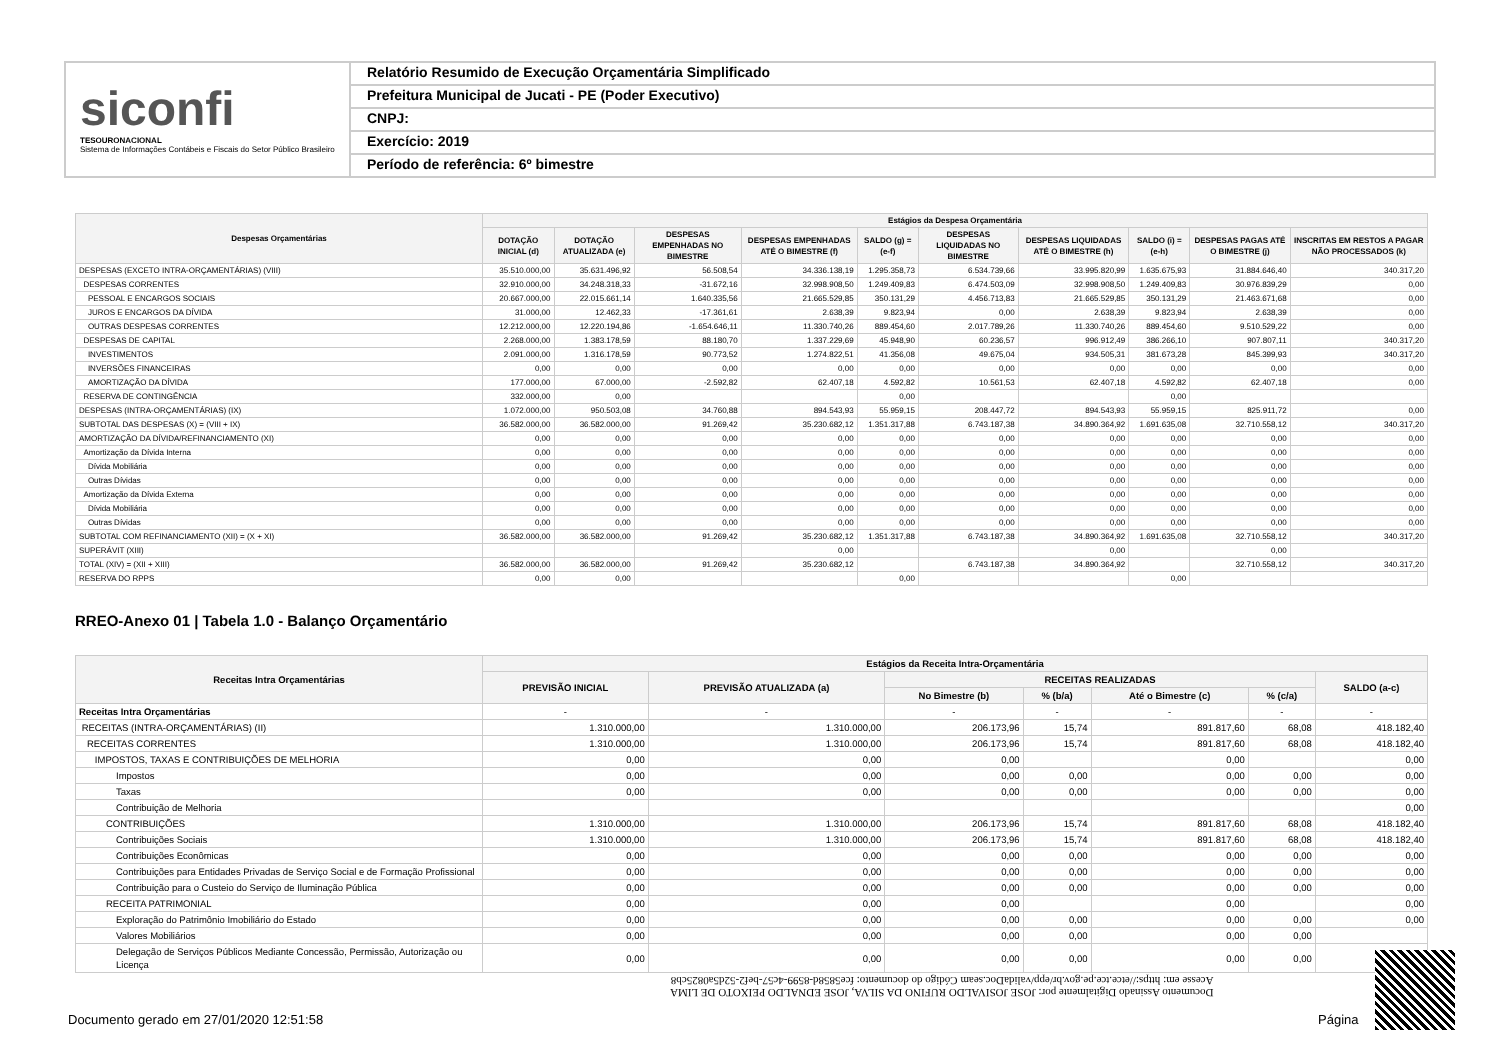siconfi
TESOURONACIONAL
Sistema de Informações Contábeis e Fiscais do Setor Público Brasileiro
Relatório Resumido de Execução Orçamentária Simplificado
Prefeitura Municipal de Jucati - PE (Poder Executivo)
CNPJ:
Exercício: 2019
Período de referência: 6º bimestre
| Despesas Orçamentárias | Estágios da Despesa Orçamentária | | | | | | | | | |
| --- | --- | --- | --- | --- | --- | --- | --- | --- | --- | --- |
| | DOTAÇÃO INICIAL (d) | DOTAÇÃO ATUALIZADA (e) | DESPESAS EMPENHADAS NO BIMESTRE | DESPESAS EMPENHADAS ATÉ O BIMESTRE (f) | SALDO (g) = (e-f) | DESPESAS LIQUIDADAS NO BIMESTRE | DESPESAS LIQUIDADAS ATÉ O BIMESTRE (h) | SALDO (i) = (e-h) | DESPESAS PAGAS ATÉ O BIMESTRE (j) | INSCRITAS EM RESTOS A PAGAR NÃO PROCESSADOS (k) |
| DESPESAS (EXCETO INTRA-ORÇAMENTÁRIAS) (VIII) | 35.510.000,00 | 35.631.496,92 | 56.508,54 | 34.336.138,19 | 1.295.358,73 | 6.534.739,66 | 33.995.820,99 | 1.635.675,93 | 31.884.646,40 | 340.317,20 |
| DESPESAS CORRENTES | 32.910.000,00 | 34.248.318,33 | -31.672,16 | 32.998.908,50 | 1.249.409,83 | 6.474.503,09 | 32.998.908,50 | 1.249.409,83 | 30.976.839,29 | 0,00 |
| PESSOAL E ENCARGOS SOCIAIS | 20.667.000,00 | 22.015.661,14 | 1.640.335,56 | 21.665.529,85 | 350.131,29 | 4.456.713,83 | 21.665.529,85 | 350.131,29 | 21.463.671,68 | 0,00 |
| JUROS E ENCARGOS DA DÍVIDA | 31.000,00 | 12.462,33 | -17.361,61 | 2.638,39 | 9.823,94 | 0,00 | 2.638,39 | 9.823,94 | 2.638,39 | 0,00 |
| OUTRAS DESPESAS CORRENTES | 12.212.000,00 | 12.220.194,86 | -1.654.646,11 | 11.330.740,26 | 889.454,60 | 2.017.789,26 | 11.330.740,26 | 889.454,60 | 9.510.529,22 | 0,00 |
| DESPESAS DE CAPITAL | 2.268.000,00 | 1.383.178,59 | 88.180,70 | 1.337.229,69 | 45.948,90 | 60.236,57 | 996.912,49 | 386.266,10 | 907.807,11 | 340.317,20 |
| INVESTIMENTOS | 2.091.000,00 | 1.316.178,59 | 90.773,52 | 1.274.822,51 | 41.356,08 | 49.675,04 | 934.505,31 | 381.673,28 | 845.399,93 | 340.317,20 |
| INVERSÕES FINANCEIRAS | 0,00 | 0,00 | 0,00 | 0,00 | 0,00 | 0,00 | 0,00 | 0,00 | 0,00 | 0,00 |
| AMORTIZAÇÃO DA DÍVIDA | 177.000,00 | 67.000,00 | -2.592,82 | 62.407,18 | 4.592,82 | 10.561,53 | 62.407,18 | 4.592,82 | 62.407,18 | 0,00 |
| RESERVA DE CONTINGÊNCIA | 332.000,00 | 0,00 | | | 0,00 | | | 0,00 | | |
| DESPESAS (INTRA-ORÇAMENTÁRIAS) (IX) | 1.072.000,00 | 950.503,08 | 34.760,88 | 894.543,93 | 55.959,15 | 208.447,72 | 894.543,93 | 55.959,15 | 825.911,72 | 0,00 |
| SUBTOTAL DAS DESPESAS (X) = (VIII + IX) | 36.582.000,00 | 36.582.000,00 | 91.269,42 | 35.230.682,12 | 1.351.317,88 | 6.743.187,38 | 34.890.364,92 | 1.691.635,08 | 32.710.558,12 | 340.317,20 |
| AMORTIZAÇÃO DA DÍVIDA/REFINANCIAMENTO (XI) | 0,00 | 0,00 | 0,00 | 0,00 | 0,00 | 0,00 | 0,00 | 0,00 | 0,00 | 0,00 |
| Amortização da Dívida Interna | 0,00 | 0,00 | 0,00 | 0,00 | 0,00 | 0,00 | 0,00 | 0,00 | 0,00 | 0,00 |
| Dívida Mobiliária | 0,00 | 0,00 | 0,00 | 0,00 | 0,00 | 0,00 | 0,00 | 0,00 | 0,00 | 0,00 |
| Outras Dívidas | 0,00 | 0,00 | 0,00 | 0,00 | 0,00 | 0,00 | 0,00 | 0,00 | 0,00 | 0,00 |
| Amortização da Dívida Externa | 0,00 | 0,00 | 0,00 | 0,00 | 0,00 | 0,00 | 0,00 | 0,00 | 0,00 | 0,00 |
| Dívida Mobiliária | 0,00 | 0,00 | 0,00 | 0,00 | 0,00 | 0,00 | 0,00 | 0,00 | 0,00 | 0,00 |
| Outras Dívidas | 0,00 | 0,00 | 0,00 | 0,00 | 0,00 | 0,00 | 0,00 | 0,00 | 0,00 | 0,00 |
| SUBTOTAL COM REFINANCIAMENTO (XII) = (X + XI) | 36.582.000,00 | 36.582.000,00 | 91.269,42 | 35.230.682,12 | 1.351.317,88 | 6.743.187,38 | 34.890.364,92 | 1.691.635,08 | 32.710.558,12 | 340.317,20 |
| SUPERÁVIT (XIII) | | | | 0,00 | | | 0,00 | | 0,00 | |
| TOTAL (XIV) = (XII + XIII) | 36.582.000,00 | 36.582.000,00 | 91.269,42 | 35.230.682,12 | | 6.743.187,38 | 34.890.364,92 | | 32.710.558,12 | 340.317,20 |
| RESERVA DO RPPS | 0,00 | 0,00 | | | 0,00 | | | 0,00 | | |
RREO-Anexo 01 | Tabela 1.0 - Balanço Orçamentário
| Receitas Intra Orçamentárias | Estágios da Receita Intra-Orçamentária | | | | | | |
| --- | --- | --- | --- | --- | --- | --- | --- |
| | PREVISÃO INICIAL | PREVISÃO ATUALIZADA (a) | RECEITAS REALIZADAS | | | | SALDO (a-c) |
| | | | No Bimestre (b) | % (b/a) | Até o Bimestre (c) | % (c/a) | |
| Receitas Intra Orçamentárias | - | - | - | - | - | - | - |
| RECEITAS (INTRA-ORÇAMENTÁRIAS) (II) | 1.310.000,00 | 1.310.000,00 | 206.173,96 | 15,74 | 891.817,60 | 68,08 | 418.182,40 |
| RECEITAS CORRENTES | 1.310.000,00 | 1.310.000,00 | 206.173,96 | 15,74 | 891.817,60 | 68,08 | 418.182,40 |
| IMPOSTOS, TAXAS E CONTRIBUIÇÕES DE MELHORIA | 0,00 | 0,00 | 0,00 | | 0,00 | | 0,00 |
| Impostos | 0,00 | 0,00 | 0,00 | 0,00 | 0,00 | 0,00 | 0,00 |
| Taxas | 0,00 | 0,00 | 0,00 | 0,00 | 0,00 | 0,00 | 0,00 |
| Contribuição de Melhoria | | | | | | | 0,00 |
| CONTRIBUIÇÕES | 1.310.000,00 | 1.310.000,00 | 206.173,96 | 15,74 | 891.817,60 | 68,08 | 418.182,40 |
| Contribuições Sociais | 1.310.000,00 | 1.310.000,00 | 206.173,96 | 15,74 | 891.817,60 | 68,08 | 418.182,40 |
| Contribuições Econômicas | 0,00 | 0,00 | 0,00 | 0,00 | 0,00 | 0,00 | 0,00 |
| Contribuições para Entidades Privadas de Serviço Social e de Formação Profissional | 0,00 | 0,00 | 0,00 | 0,00 | 0,00 | 0,00 | 0,00 |
| Contribuição para o Custeio do Serviço de Iluminação Pública | 0,00 | 0,00 | 0,00 | 0,00 | 0,00 | 0,00 | 0,00 |
| RECEITA PATRIMONIAL | 0,00 | 0,00 | 0,00 | | 0,00 | | 0,00 |
| Exploração do Patrimônio Imobiliário do Estado | 0,00 | 0,00 | 0,00 | 0,00 | 0,00 | 0,00 | 0,00 |
| Valores Mobiliários | 0,00 | 0,00 | 0,00 | 0,00 | 0,00 | 0,00 | |
| Delegação de Serviços Públicos Mediante Concessão, Permissão, Autorização ou Licença | 0,00 | 0,00 | 0,00 | 0,00 | 0,00 | 0,00 | |
Documento Assinado Digitalmente por: JOSE JOSIVALDO RUFINO DA SILVA, JOSE EDNALDO PEIXOTO DE LIMA
Acesse em: https://etce.tce.pe.gov.br/epp/validaDoc.seam Código do documento: fce5858d-8599-4c57-bef2-52d5a0825cb8
Documento gerado em 27/01/2020 12:51:58
Página